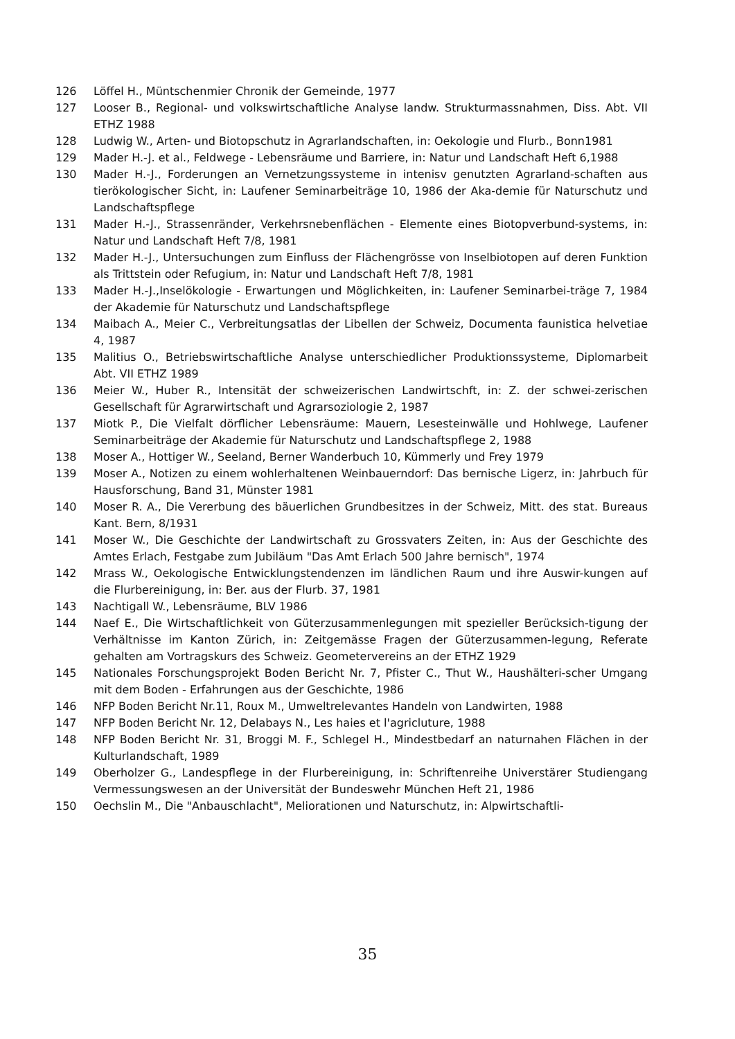126 Löffel H., Müntschenmier Chronik der Gemeinde, 1977
127 Looser B., Regional- und volkswirtschaftliche Analyse landw. Strukturmassnahmen, Diss. Abt. VII ETHZ 1988
128 Ludwig W., Arten- und Biotopschutz in Agrarlandschaften, in: Oekologie und Flurb., Bonn1981
129 Mader H.-J. et al., Feldwege - Lebensräume und Barriere, in: Natur und Landschaft Heft 6,1988
130 Mader H.-J., Forderungen an Vernetzungssysteme in intenisv genutzten Agrarland-schaften aus tierökologischer Sicht, in: Laufener Seminarbeiträge 10, 1986 der Aka-demie für Naturschutz und Landschaftspflege
131 Mader H.-J., Strassenränder, Verkehrsnebenflächen - Elemente eines Biotopverbund-systems, in: Natur und Landschaft Heft 7/8, 1981
132 Mader H.-J., Untersuchungen zum Einfluss der Flächengrösse von Inselbiotopen auf deren Funktion als Trittstein oder Refugium, in: Natur und Landschaft Heft 7/8, 1981
133 Mader H.-J.,Inselökologie - Erwartungen und Möglichkeiten, in: Laufener Seminarbei-träge 7, 1984 der Akademie für Naturschutz und Landschaftspflege
134 Maibach A., Meier C., Verbreitungsatlas der Libellen der Schweiz, Documenta faunistica helvetiae 4, 1987
135 Malitius O., Betriebswirtschaftliche Analyse unterschiedlicher Produktionssysteme, Diplomarbeit Abt. VII ETHZ 1989
136 Meier W., Huber R., Intensität der schweizerischen Landwirtschft, in: Z. der schwei-zerischen Gesellschaft für Agrarwirtschaft und Agrarsoziologie 2, 1987
137 Miotk P., Die Vielfalt dörflicher Lebensräume: Mauern, Lesesteinwälle und Hohlwege, Laufener Seminarbeiträge der Akademie für Naturschutz und Landschaftspflege 2, 1988
138 Moser A., Hottiger W., Seeland, Berner Wanderbuch 10, Kümmerly und Frey 1979
139 Moser A., Notizen zu einem wohlerhaltenen Weinbauerndorf: Das bernische Ligerz, in: Jahrbuch für Hausforschung, Band 31, Münster 1981
140 Moser R. A., Die Vererbung des bäuerlichen Grundbesitzes in der Schweiz, Mitt. des stat. Bureaus Kant. Bern, 8/1931
141 Moser W., Die Geschichte der Landwirtschaft zu Grossvaters Zeiten, in: Aus der Geschichte des Amtes Erlach, Festgabe zum Jubiläum "Das Amt Erlach 500 Jahre bernisch", 1974
142 Mrass W., Oekologische Entwicklungstendenzen im ländlichen Raum und ihre Auswir-kungen auf die Flurbereinigung, in: Ber. aus der Flurb. 37, 1981
143 Nachtigall W., Lebensräume, BLV 1986
144 Naef E., Die Wirtschaftlichkeit von Güterzusammenlegungen mit spezieller Berücksich-tigung der Verhältnisse im Kanton Zürich, in: Zeitgemässe Fragen der Güterzusammen-legung, Referate gehalten am Vortragskurs des Schweiz. Geometervereins an der ETHZ 1929
145 Nationales Forschungsprojekt Boden Bericht Nr. 7, Pfister C., Thut W., Haushälteri-scher Umgang mit dem Boden - Erfahrungen aus der Geschichte, 1986
146 NFP Boden Bericht Nr.11, Roux M., Umweltrelevantes Handeln von Landwirten, 1988
147 NFP Boden Bericht Nr. 12, Delabays N., Les haies et l'agricluture, 1988
148 NFP Boden Bericht Nr. 31, Broggi M. F., Schlegel H., Mindestbedarf an naturnahen Flächen in der Kulturlandschaft, 1989
149 Oberholzer G., Landespflege in der Flurbereinigung, in: Schriftenreihe Universtärer Studiengang Vermessungswesen an der Universität der Bundeswehr München Heft 21, 1986
150 Oechslin M., Die "Anbauschlacht", Meliorationen und Naturschutz, in: Alpwirtschaftli-
35